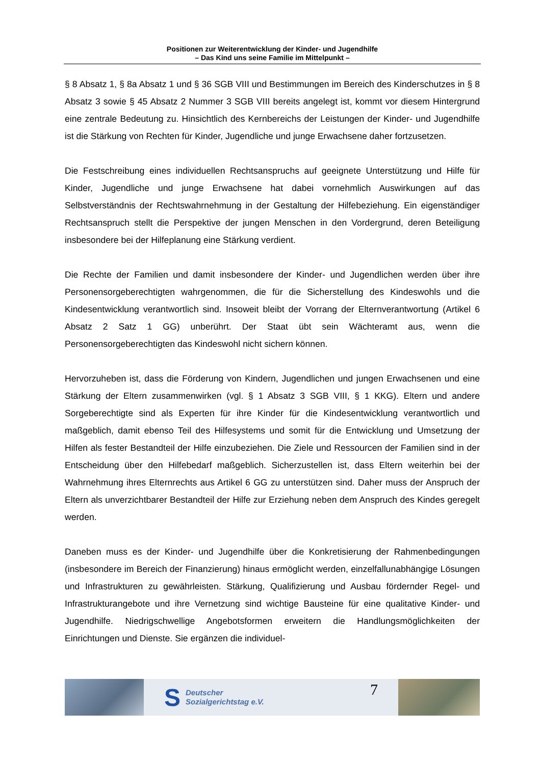Positionen zur Weiterentwicklung der Kinder- und Jugendhilfe
– Das Kind uns seine Familie im Mittelpunkt –
§ 8 Absatz 1, § 8a Absatz 1 und § 36 SGB VIII und Bestimmungen im Bereich des Kinderschutzes in § 8 Absatz 3 sowie § 45 Absatz 2 Nummer 3 SGB VIII bereits angelegt ist, kommt vor diesem Hintergrund eine zentrale Bedeutung zu. Hinsichtlich des Kernbereichs der Leistungen der Kinder- und Jugendhilfe ist die Stärkung von Rechten für Kinder, Jugendliche und junge Erwachsene daher fortzusetzen.
Die Festschreibung eines individuellen Rechtsanspruchs auf geeignete Unterstützung und Hilfe für Kinder, Jugendliche und junge Erwachsene hat dabei vornehmlich Auswirkungen auf das Selbstverständnis der Rechtswahrnehmung in der Gestaltung der Hilfebeziehung. Ein eigenständiger Rechtsanspruch stellt die Perspektive der jungen Menschen in den Vordergrund, deren Beteiligung insbesondere bei der Hilfeplanung eine Stärkung verdient.
Die Rechte der Familien und damit insbesondere der Kinder- und Jugendlichen werden über ihre Personensorgeberechtigten wahrgenommen, die für die Sicherstellung des Kindeswohls und die Kindesentwicklung verantwortlich sind. Insoweit bleibt der Vorrang der Elternverantwortung (Artikel 6 Absatz 2 Satz 1 GG) unberührt. Der Staat übt sein Wächteramt aus, wenn die Personensorgeberechtigten das Kindeswohl nicht sichern können.
Hervorzuheben ist, dass die Förderung von Kindern, Jugendlichen und jungen Erwachsenen und eine Stärkung der Eltern zusammenwirken (vgl. § 1 Absatz 3 SGB VIII, § 1 KKG). Eltern und andere Sorgeberechtigte sind als Experten für ihre Kinder für die Kindesentwicklung verantwortlich und maßgeblich, damit ebenso Teil des Hilfesystems und somit für die Entwicklung und Umsetzung der Hilfen als fester Bestandteil der Hilfe einzubeziehen. Die Ziele und Ressourcen der Familien sind in der Entscheidung über den Hilfebedarf maßgeblich. Sicherzustellen ist, dass Eltern weiterhin bei der Wahrnehmung ihres Elternrechts aus Artikel 6 GG zu unterstützen sind. Daher muss der Anspruch der Eltern als unverzichtbarer Bestandteil der Hilfe zur Erziehung neben dem Anspruch des Kindes geregelt werden.
Daneben muss es der Kinder- und Jugendhilfe über die Konkretisierung der Rahmenbedingungen (insbesondere im Bereich der Finanzierung) hinaus ermöglicht werden, einzelfallunabhängige Lösungen und Infrastrukturen zu gewährleisten. Stärkung, Qualifizierung und Ausbau fördernder Regel- und Infrastrukturangebote und ihre Vernetzung sind wichtige Bausteine für eine qualitative Kinder- und Jugendhilfe. Niedrigschwellige Angebotsformen erweitern die Handlungsmöglichkeiten der Einrichtungen und Dienste. Sie ergänzen die individuel-
S
Deutscher
Sozialgerichtstag e.V.
7